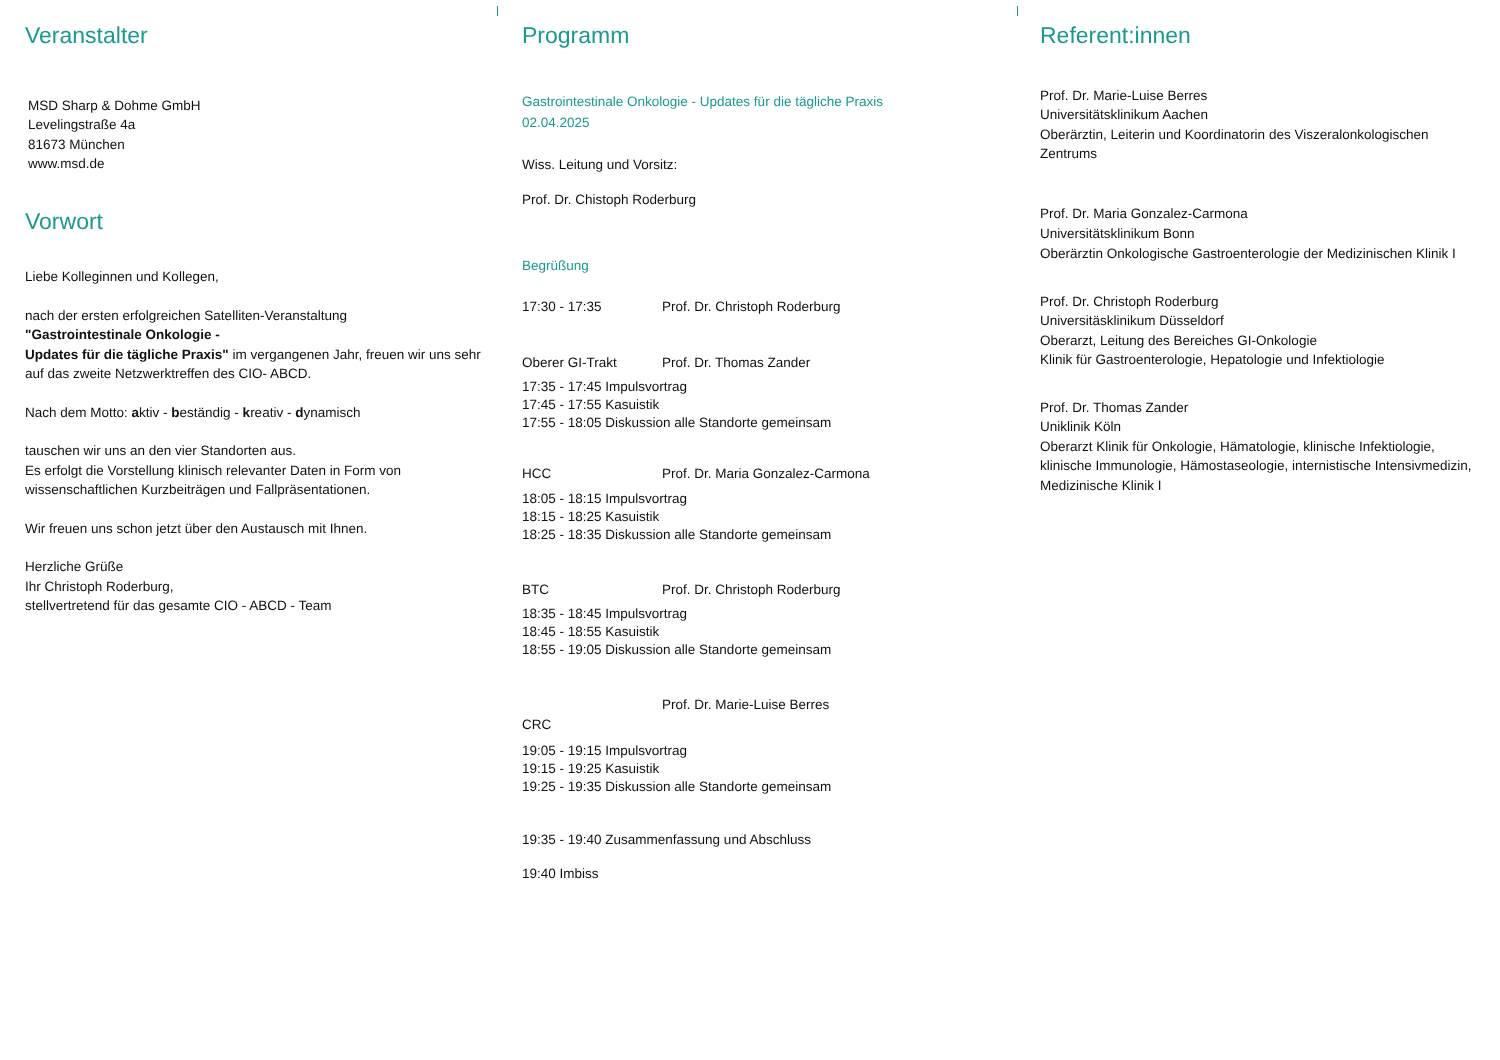Veranstalter
MSD Sharp & Dohme GmbH
Levelingstraße 4a
81673 München
www.msd.de
Vorwort
Liebe Kolleginnen und Kollegen,
nach der ersten erfolgreichen Satelliten-Veranstaltung
"Gastrointestinale Onkologie -
Updates für die tägliche Praxis" im vergangenen Jahr, freuen wir uns sehr auf das zweite Netzwerktreffen des CIO- ABCD.
Nach dem Motto: aktiv - beständig - kreativ - dynamisch
tauschen wir uns an den vier Standorten aus.
Es erfolgt die Vorstellung klinisch relevanter Daten in Form von wissenschaftlichen Kurzbeiträgen und Fallpräsentationen.
Wir freuen uns schon jetzt über den Austausch mit Ihnen.
Herzliche Grüße
Ihr Christoph Roderburg,
stellvertretend für das gesamte CIO - ABCD - Team
Programm
Gastrointestinale Onkologie - Updates für die tägliche Praxis
02.04.2025
Wiss. Leitung und Vorsitz:
Prof. Dr. Chistoph Roderburg
Begrüßung
17:30 - 17:35 Prof. Dr. Christoph Roderburg
Oberer GI-Trakt Prof. Dr. Thomas Zander
17:35 - 17:45 Impulsvortrag
17:45 - 17:55 Kasuistik
17:55 - 18:05 Diskussion alle Standorte gemeinsam
HCC Prof. Dr. Maria Gonzalez-Carmona
18:05 - 18:15 Impulsvortrag
18:15 - 18:25 Kasuistik
18:25 - 18:35 Diskussion alle Standorte gemeinsam
BTC Prof. Dr. Christoph Roderburg
18:35 - 18:45 Impulsvortrag
18:45 - 18:55 Kasuistik
18:55 - 19:05 Diskussion alle Standorte gemeinsam
Prof. Dr. Marie-Luise Berres
CRC
19:05 - 19:15 Impulsvortrag
19:15 - 19:25 Kasuistik
19:25 - 19:35 Diskussion alle Standorte gemeinsam
19:35 - 19:40 Zusammenfassung und Abschluss
19:40 Imbiss
Referent:innen
Prof. Dr. Marie-Luise Berres
Universitätsklinikum Aachen
Oberärztin, Leiterin und Koordinatorin des Viszeralonkologischen Zentrums
Prof. Dr. Maria Gonzalez-Carmona
Universitätsklinikum Bonn
Oberärztin Onkologische Gastroenterologie der Medizinischen Klinik I
Prof. Dr. Christoph Roderburg
Universitäsklinikum Düsseldorf
Oberarzt, Leitung des Bereiches GI-Onkologie
Klinik für Gastroenterologie, Hepatologie und Infektiologie
Prof. Dr. Thomas Zander
Uniklinik Köln
Oberarzt Klinik für Onkologie, Hämatologie, klinische Infektiologie, klinische Immunologie, Hämostaseologie, internistische Intensivmedizin, Medizinische Klinik I